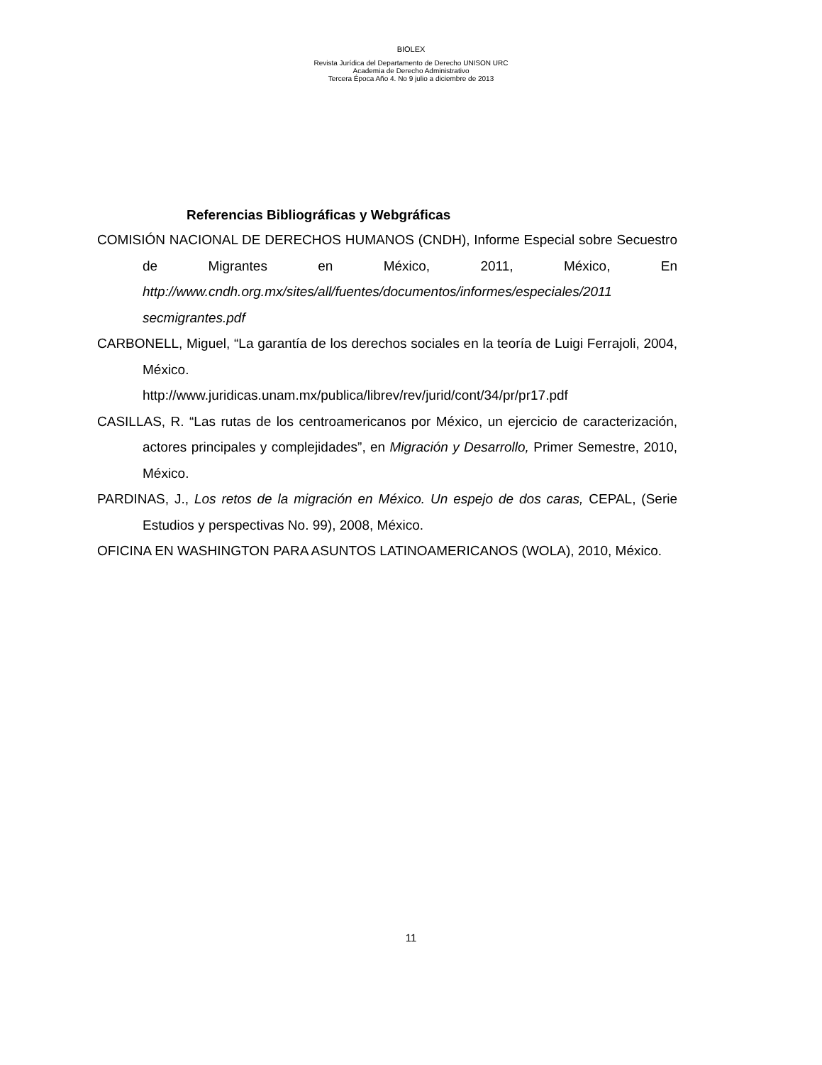BIOLEX
Revista Jurídica del Departamento de Derecho UNISON URC
Academia de Derecho Administrativo
Tercera Época Año 4. No 9 julio a diciembre de 2013
Referencias Bibliográficas y Webgráficas
COMISIÓN NACIONAL DE DERECHOS HUMANOS (CNDH), Informe Especial sobre Secuestro de Migrantes en México, 2011, México, En http://www.cndh.org.mx/sites/all/fuentes/documentos/informes/especiales/2011 secmigrantes.pdf
CARBONELL, Miguel, “La garantía de los derechos sociales en la teoría de Luigi Ferrajoli, 2004, México.
http://www.juridicas.unam.mx/publica/librev/rev/jurid/cont/34/pr/pr17.pdf
CASILLAS, R. “Las rutas de los centroamericanos por México, un ejercicio de caracterización, actores principales y complejidades”, en Migración y Desarrollo, Primer Semestre, 2010, México.
PARDINAS, J., Los retos de la migración en México. Un espejo de dos caras, CEPAL, (Serie Estudios y perspectivas No. 99), 2008, México.
OFICINA EN WASHINGTON PARA ASUNTOS LATINOAMERICANOS (WOLA), 2010, México.
11